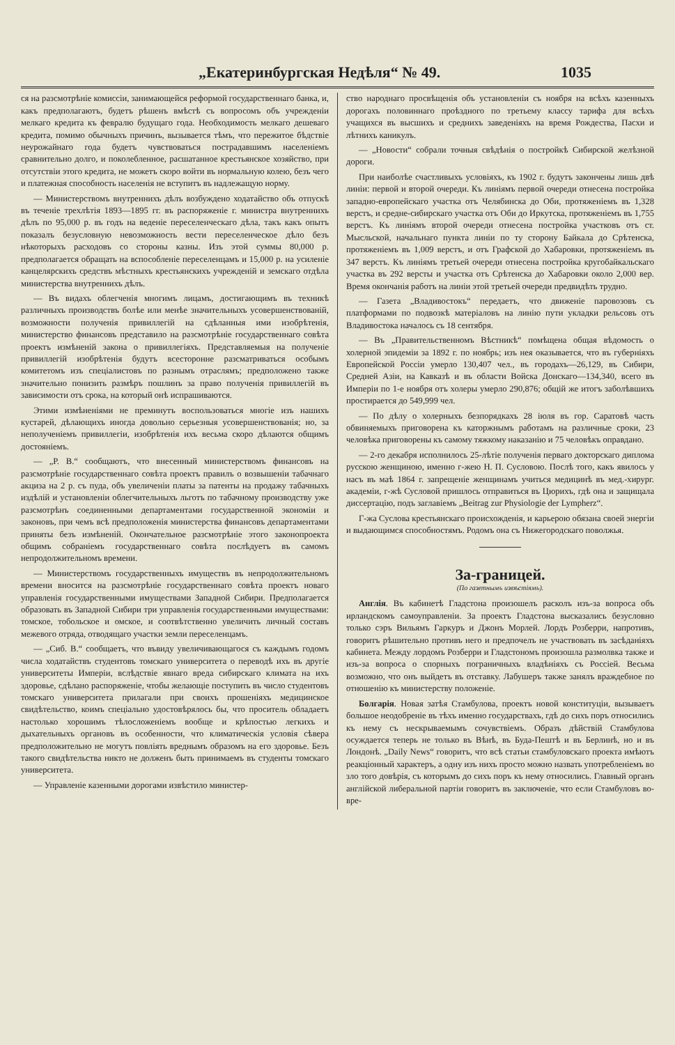„Екатеринбургская Недѣля“ № 49. 1035
ся на разсмотрѣніе комиссіи, занимающейся реформой государственнаго банка, и, какъ предполагаютъ, будетъ рѣшенъ вмѣстѣ съ вопросомъ объ учрежденіи мелкаго кредита къ февралю будущаго года. Необходимость мелкаго дешеваго кредита, помимо обычныхъ причинъ, вызывается тѣмъ, что пережитое бѣдствіе неурожайнаго года будетъ чувствоваться пострадавшимъ населеніемъ сравнительно долго, и поколебленное, расшатанное крестьянское хозяйство, при отсутствіи этого кредита, не можетъ скоро войти въ нормальную колею, безъ чего и платежная способность населенія не вступитъ въ надлежащую норму.
— Министерствомъ внутреннихъ дѣлъ возбуждено ходатайство объ отпускѣ въ теченіе трехлѣтія 1893—1895 гг. въ распоряженіе г. министра внутреннихъ дѣлъ по 95,000 р. въ годъ на веденіе переселенческаго дѣла, такъ какъ опытъ показалъ безусловную невозможность вести переселенческое дѣло безъ нѣкоторыхъ расходовъ со стороны казны. Изъ этой суммы 80,000 р. предполагается обращать на вспособленіе переселенцамъ и 15,000 р. на усиленіе канцелярскихъ средствъ мѣстныхъ крестьянскихъ учрежденій и земскаго отдѣла министерства внутреннихъ дѣлъ.
— Въ видахъ облегченія многимъ лицамъ, достигающимъ въ техникѣ различныхъ производствъ болѣе или менѣе значительныхъ усовершенствованій, возможности полученія привиллегій на сдѣланныя ими изобрѣтенія, министерство финансовъ представило на разсмотрѣніе государственнаго совѣта проектъ измѣненій закона о привиллегіяхъ. Представляемыя на полученіе привиллегій изобрѣтенія будутъ всесторонне разсматриваться особымъ комитетомъ изъ спеціалистовъ по разнымъ отраслямъ; предположено также значительно понизить размѣръ пошлинъ за право полученія привиллегій въ зависимости отъ срока, на который онѣ испрашиваются.
Этими измѣненіями не преминутъ воспользоваться многіе изъ нашихъ кустарей, дѣлающихъ иногда довольно серьезныя усовершенствованія; но, за неполученіемъ привиллегіи, изобрѣтенія ихъ весьма скоро дѣлаются общимъ достояніемъ.
— „Р. В.“ сообщаютъ, что внесенный министерствомъ финансовъ на разсмотрѣніе государственнаго совѣта проектъ правилъ о возвышеніи табачнаго акциза на 2 р. съ пуда, объ увеличеніи платы за патенты на продажу табачныхъ издѣлій и установленіи облегчительныхъ льготъ по табачному производству уже разсмотрѣнъ соединенными департаментами государственной экономіи и законовъ, при чемъ всѣ предположенія министерства финансовъ департаментами приняты безъ измѣненій. Окончательное разсмотрѣніе этого законопроекта общимъ собраніемъ государственнаго совѣта послѣдуетъ въ самомъ непродолжительномъ времени.
— Министерствомъ государственныхъ имуществъ въ непродолжительномъ времени вносится на разсмотрѣніе государственнаго совѣта проектъ новаго управленія государственными имуществами Западной Сибири. Предполагается образовать въ Западной Сибири три управленія государственными имуществами: томское, тобольское и омское, и соотвѣтственно увеличить личный составъ межевого отряда, отводящаго участки земли переселенцамъ.
— „Сиб. В.“ сообщаетъ, что въвиду увеличивающагося съ каждымъ годомъ числа ходатайствъ студентовъ томскаго университета о переводѣ ихъ въ другіе университеты Имперіи, вслѣдствіе явнаго вреда сибирскаго климата на ихъ здоровье, сдѣлано распоряженіе, чтобы желающіе поступить въ число студентовъ томскаго университета прилагали при своихъ прошеніяхъ медицинское свидѣтельство, коимъ спеціально удостовѣрялось бы, что проситель обладаетъ настолько хорошимъ тѣлосложеніемъ вообще и крѣпостью легкихъ и дыхательныхъ органовъ въ особенности, что климатическія условія сѣвера предположительно не могутъ повліять вреднымъ образомъ на его здоровье. Безъ такого свидѣтельства никто не долженъ быть принимаемъ въ студенты томскаго университета.
— Управленіе казенными дорогами извѣстило министер-
ство народнаго просвѣщенія объ установленіи съ ноября на всѣхъ казенныхъ дорогахъ половиннаго проѣздного по третьему классу тарифа для всѣхъ учащихся въ высшихъ и среднихъ заведеніяхъ на время Рождества, Пасхи и лѣтнихъ каникулъ.
— „Новости“ собрали точныя свѣдѣнія о постройкѣ Сибирской желѣзной дороги.
При наиболѣе счастливыхъ условіяхъ, къ 1902 г. будутъ закончены лишь двѣ линіи: первой и второй очереди. Къ линіямъ первой очереди отнесена постройка западно-европейскаго участка отъ Челябинска до Оби, протяженіемъ въ 1,328 верстъ, и средне-сибирскаго участка отъ Оби до Иркутска, протяженіемъ въ 1,755 верстъ. Къ линіямъ второй очереди отнесена постройка участковъ отъ ст. Мысльской, начальнаго пункта линіи по ту сторону Байкала до Срѣтенска, протяженіемъ въ 1,009 верстъ, и отъ Графской до Хабаровки, протяженіемъ въ 347 верстъ. Къ линіямъ третьей очереди отнесена постройка кругобайкальскаго участка въ 292 версты и участка отъ Срѣтенска до Хабаровки около 2,000 вер. Время окончанія работъ на линіи этой третьей очереди предвидѣть трудно.
— Газета „Владивостокъ“ передаетъ, что движеніе паровозовъ съ платформами по подвозкѣ матеріаловъ на линію пути укладки рельсовъ отъ Владивостока началось съ 18 сентября.
— Въ „Правительственномъ Вѣстникѣ“ помѣщена общая вѣдомость о холерной эпидеміи за 1892 г. по ноябрь; изъ нея оказывается, что въ губерніяхъ Европейской Россіи умерло 130,407 чел., въ городахъ—26,129, въ Сибири, Средней Азіи, на Кавказѣ и въ области Войска Донскаго—134,340, всего въ Имперіи по 1-е ноября отъ холеры умерло 290,876; общій же итогъ заболѣвшихъ простирается до 549,999 чел.
— По дѣлу о холерныхъ безпорядкахъ 28 іюля въ гор. Саратовѣ часть обвиняемыхъ приговорена къ каторжнымъ работамъ на различные сроки, 23 человѣка приговорены къ самому тяжкому наказанію и 75 человѣкъ оправдано.
— 2-го декабря исполнилось 25-лѣтіе полученія перваго докторскаго диплома русскою женщиною, именно г-жею Н. П. Сусловою. Послѣ того, какъ явилось у насъ въ маѣ 1864 г. запрещеніе женщинамъ учиться медицинѣ въ мед.-хирург. академіи, г-жѣ Сусловой пришлось отправиться въ Цюрихъ, гдѣ она и защищала диссертацію, подъ заглавіемъ „Beitrag zur Physiologie der Lympherz“.
Г-жа Суслова крестьянскаго происхожденія, и карьерою обязана своей энергіи и выдающимся способностямъ. Родомъ она съ Нижегородскаго поволжья.
За-границей.
(По газетнымъ извѣстіямъ).
Англія. Въ кабинетѣ Гладстона произошелъ расколъ изъ-за вопроса объ ирландскомъ самоуправленіи. За проектъ Гладстона высказались безусловно только сэръ Вильямъ Гаркуръ и Джонъ Морлей. Лордъ Розберри, напротивъ, говоритъ рѣшительно противъ него и предпочелъ не участвовать въ засѣданіяхъ кабинета. Между лордомъ Розберри и Гладстономъ произошла размолвка также и изъ-за вопроса о спорныхъ пограничныхъ владѣніяхъ съ Россіей. Весьма возможно, что онъ выйдетъ въ отставку. Лабушеръ также занялъ враждебное по отношенію къ министерству положеніе.
Болгарія. Новая затѣя Стамбулова, проектъ новой конституціи, вызываетъ большое неодобреніе въ тѣхъ именно государствахъ, гдѣ до сихъ поръ относились къ нему съ нескрываемымъ сочувствіемъ. Образъ дѣйствій Стамбулова осуждается теперь не только въ Вѣнѣ, въ Буда-Пештѣ и въ Берлинѣ, но и въ Лондонѣ. „Daily News“ говоритъ, что всѣ статьи стамбуловскаго проекта имѣютъ реакціонный характеръ, а одну изъ нихъ просто можно назвать употребленіемъ во зло того довѣрія, съ которымъ до сихъ поръ къ нему относились. Главный органъ англійской либеральной партіи говоритъ въ заключеніе, что если Стамбуловъ во-вре-